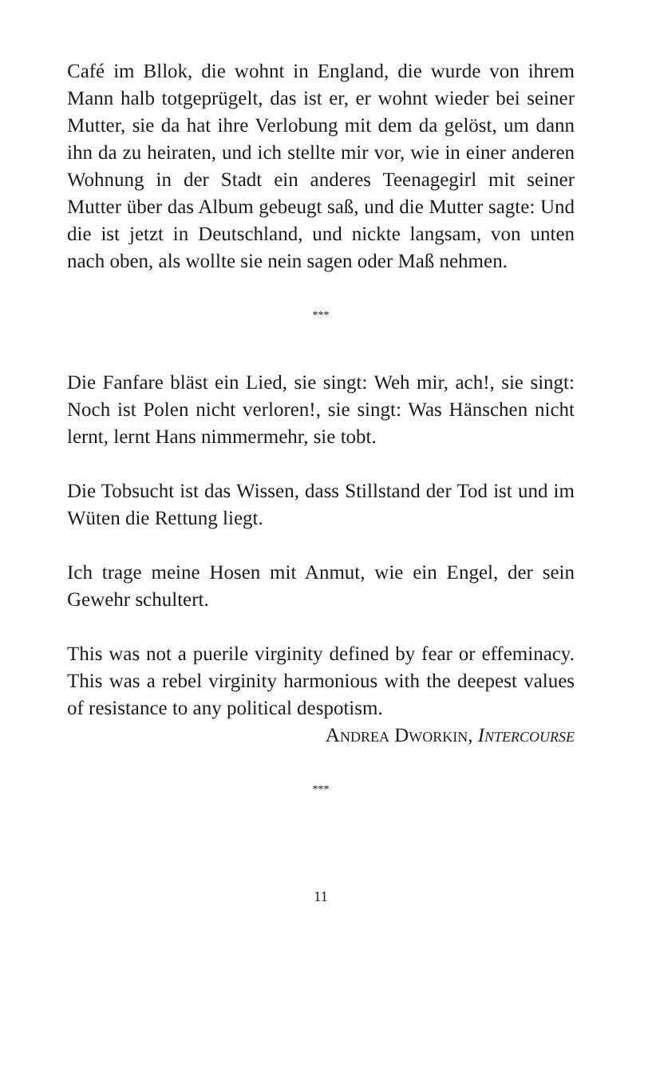Café im Bllok, die wohnt in England, die wurde von ihrem Mann halb totgeprügelt, das ist er, er wohnt wieder bei seiner Mutter, sie da hat ihre Verlobung mit dem da gelöst, um dann ihn da zu heiraten, und ich stellte mir vor, wie in einer anderen Wohnung in der Stadt ein anderes Teenagegirl mit seiner Mutter über das Album gebeugt saß, und die Mutter sagte: Und die ist jetzt in Deutschland, und nickte langsam, von unten nach oben, als wollte sie nein sagen oder Maß nehmen.
***
Die Fanfare bläst ein Lied, sie singt: Weh mir, ach!, sie singt: Noch ist Polen nicht verloren!, sie singt: Was Hänschen nicht lernt, lernt Hans nimmermehr, sie tobt.
Die Tobsucht ist das Wissen, dass Stillstand der Tod ist und im Wüten die Rettung liegt.
Ich trage meine Hosen mit Anmut, wie ein Engel, der sein Gewehr schultert.
This was not a puerile virginity defined by fear or effeminacy. This was a rebel virginity harmonious with the deepest values of resistance to any political despotism.
Andrea Dworkin, Intercourse
***
11